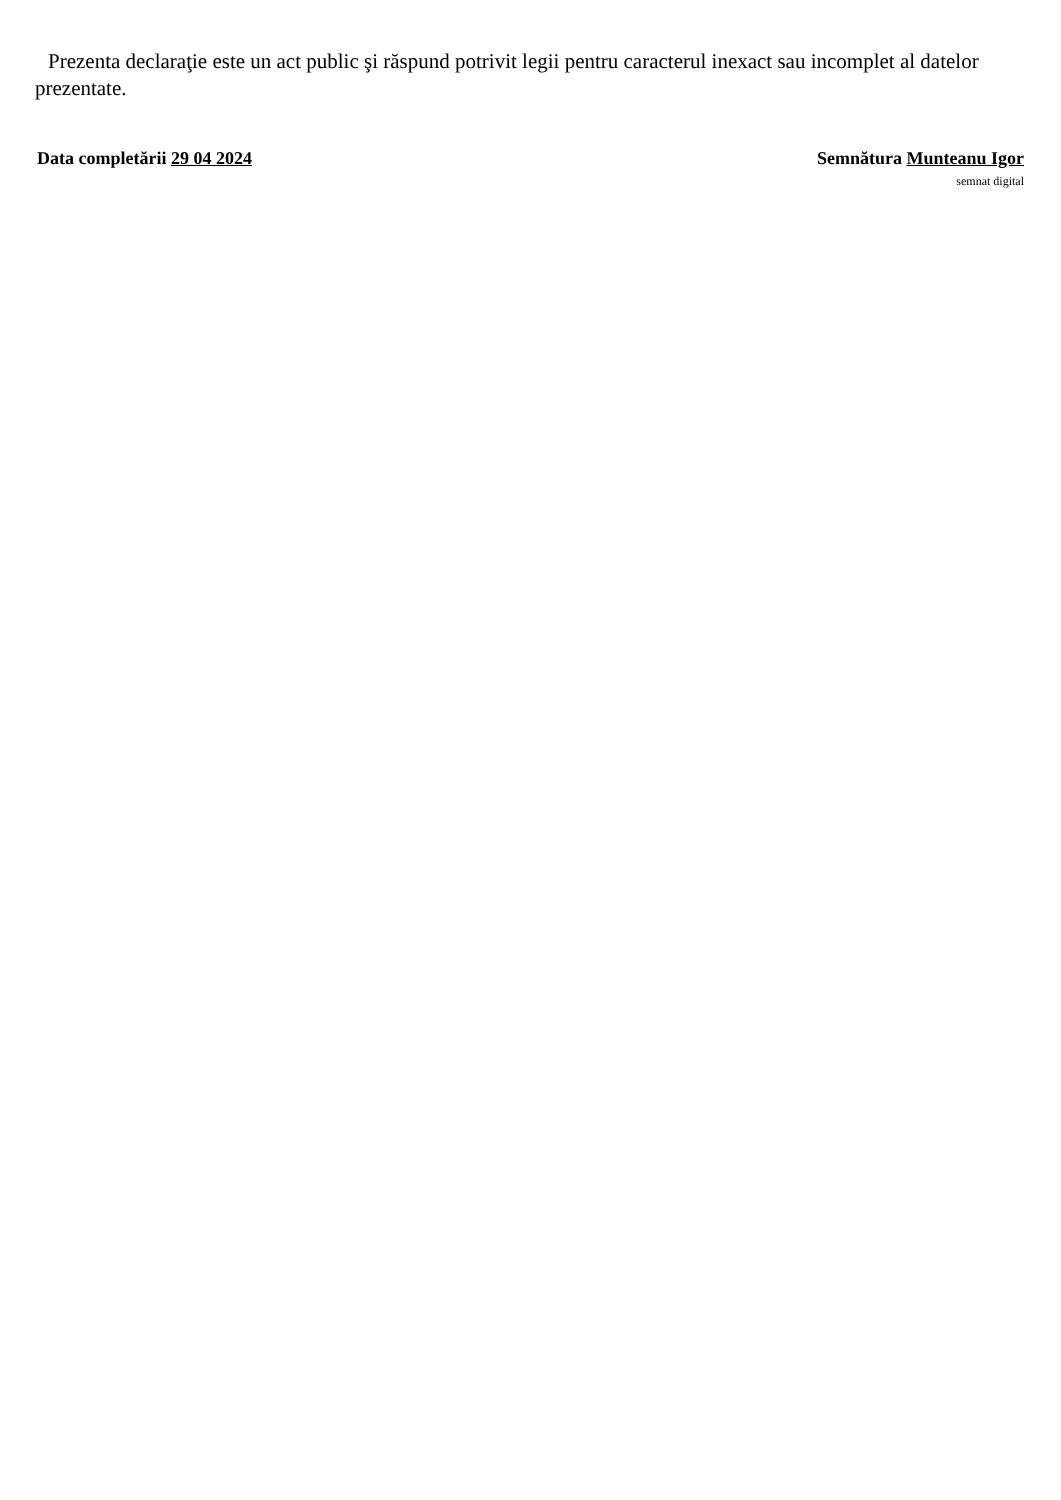Prezenta declaraţie este un act public şi răspund potrivit legii pentru caracterul inexact sau incomplet al datelor prezentate.
Data completării 29 04 2024 Semnătura Munteanu Igor
semnat digital